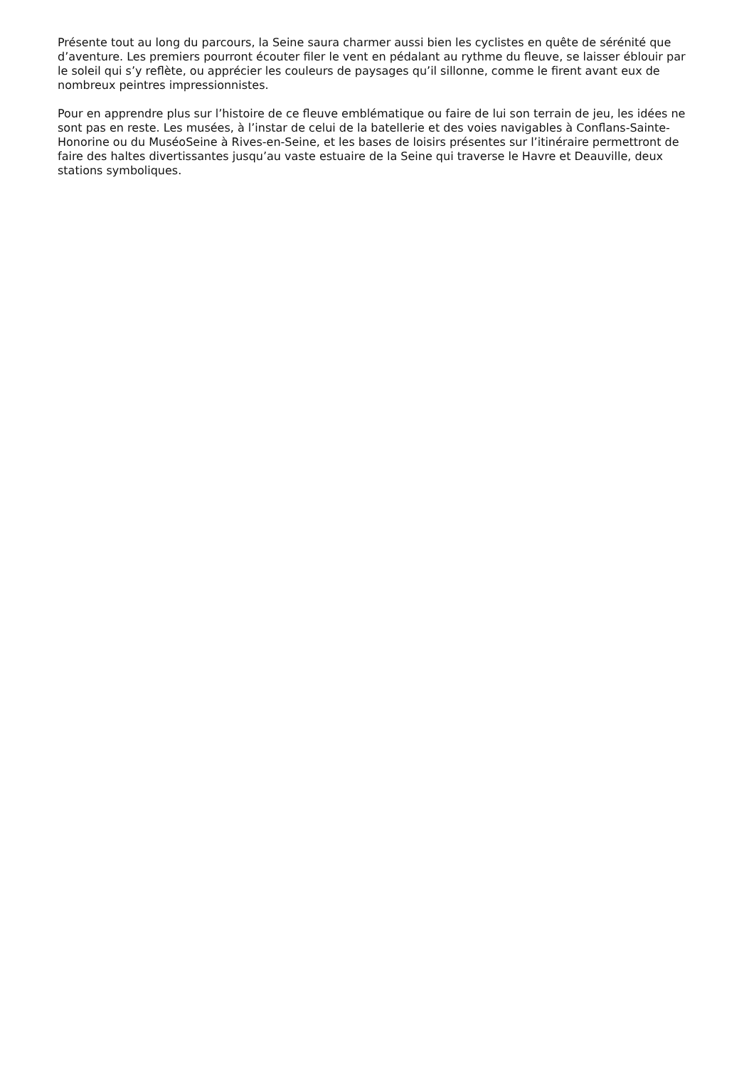Présente tout au long du parcours, la Seine saura charmer aussi bien les cyclistes en quête de sérénité que d’aventure. Les premiers pourront écouter filer le vent en pédalant au rythme du fleuve, se laisser éblouir par le soleil qui s’y reflète, ou apprécier les couleurs de paysages qu’il sillonne, comme le firent avant eux de nombreux peintres impressionnistes.
Pour en apprendre plus sur l’histoire de ce fleuve emblématique ou faire de lui son terrain de jeu, les idées ne sont pas en reste. Les musées, à l’instar de celui de la batellerie et des voies navigables à Conflans-Sainte-Honorine ou du MuséoSeine à Rives-en-Seine, et les bases de loisirs présentes sur l’itinéraire permettront de faire des haltes divertissantes jusqu’au vaste estuaire de la Seine qui traverse le Havre et Deauville, deux stations symboliques.